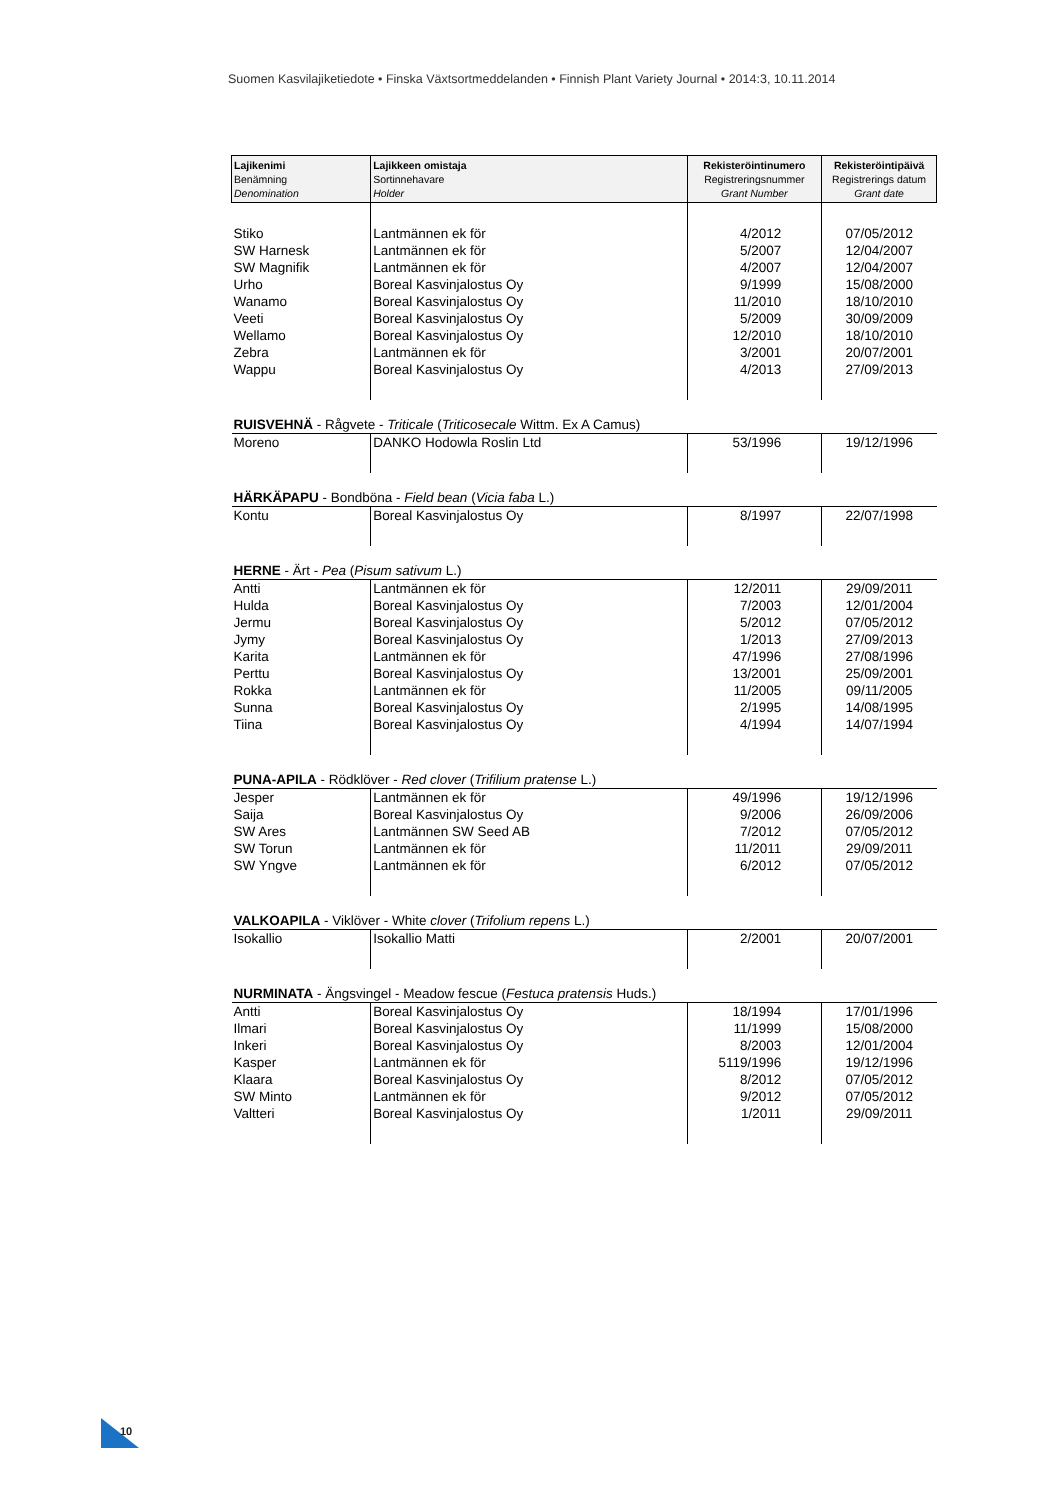Suomen Kasvilajiketiedote • Finska Växtsortmeddelanden • Finnish Plant Variety Journal • 2014:3, 10.11.2014
| Lajikenimi Benämning Denomination | Lajikkeen omistaja Sortinnehavare Holder | Rekisteröintinumero Registreringsnummer Grant Number | Rekisteröintipäivä Registrerings datum Grant date |
| --- | --- | --- | --- |
| Stiko | Lantmännen ek för | 4/2012 | 07/05/2012 |
| SW Harnesk | Lantmännen ek för | 5/2007 | 12/04/2007 |
| SW Magnifik | Lantmännen ek för | 4/2007 | 12/04/2007 |
| Urho | Boreal Kasvinjalostus Oy | 9/1999 | 15/08/2000 |
| Wanamo | Boreal Kasvinjalostus Oy | 11/2010 | 18/10/2010 |
| Veeti | Boreal Kasvinjalostus Oy | 5/2009 | 30/09/2009 |
| Wellamo | Boreal Kasvinjalostus Oy | 12/2010 | 18/10/2010 |
| Zebra | Lantmännen ek för | 3/2001 | 20/07/2001 |
| Wappu | Boreal Kasvinjalostus Oy | 4/2013 | 27/09/2013 |
| RUISVEHNÄ - Rågvete - Triticale ( Triticosecale Wittm. Ex A Camus) | | | |
| Moreno | DANKO Hodowla Roslin Ltd | 53/1996 | 19/12/1996 |
| HÄRKÄPAPU - Bondböna - Field bean ( Vicia faba L.) | | | |
| Kontu | Boreal Kasvinjalostus Oy | 8/1997 | 22/07/1998 |
| HERNE - Ärt - Pea ( Pisum sativum L.) | | | |
| Antti | Lantmännen ek för | 12/2011 | 29/09/2011 |
| Hulda | Boreal Kasvinjalostus Oy | 7/2003 | 12/01/2004 |
| Jermu | Boreal Kasvinjalostus Oy | 5/2012 | 07/05/2012 |
| Jymy | Boreal Kasvinjalostus Oy | 1/2013 | 27/09/2013 |
| Karita | Lantmännen ek för | 47/1996 | 27/08/1996 |
| Perttu | Boreal Kasvinjalostus Oy | 13/2001 | 25/09/2001 |
| Rokka | Lantmännen ek för | 11/2005 | 09/11/2005 |
| Sunna | Boreal Kasvinjalostus Oy | 2/1995 | 14/08/1995 |
| Tiina | Boreal Kasvinjalostus Oy | 4/1994 | 14/07/1994 |
| PUNA-APILA - Rödklöver - Red clover ( Trifilium pratense L.) | | | |
| Jesper | Lantmännen ek för | 49/1996 | 19/12/1996 |
| Saija | Boreal Kasvinjalostus Oy | 9/2006 | 26/09/2006 |
| SW Ares | Lantmännen SW Seed AB | 7/2012 | 07/05/2012 |
| SW Torun | Lantmännen ek för | 11/2011 | 29/09/2011 |
| SW Yngve | Lantmännen ek för | 6/2012 | 07/05/2012 |
| VALKOAPILA - Viklöver - White clover ( Trifolium repens L.) | | | |
| Isokallio | Isokallio Matti | 2/2001 | 20/07/2001 |
| NURMINATA - Ängsvingel - Meadow fescue ( Festuca pratensis Huds.) | | | |
| Antti | Boreal Kasvinjalostus Oy | 18/1994 | 17/01/1996 |
| Ilmari | Boreal Kasvinjalostus Oy | 11/1999 | 15/08/2000 |
| Inkeri | Boreal Kasvinjalostus Oy | 8/2003 | 12/01/2004 |
| Kasper | Lantmännen ek för | 5119/1996 | 19/12/1996 |
| Klaara | Boreal Kasvinjalostus Oy | 8/2012 | 07/05/2012 |
| SW Minto | Lantmännen ek för | 9/2012 | 07/05/2012 |
| Valtteri | Boreal Kasvinjalostus Oy | 1/2011 | 29/09/2011 |
10